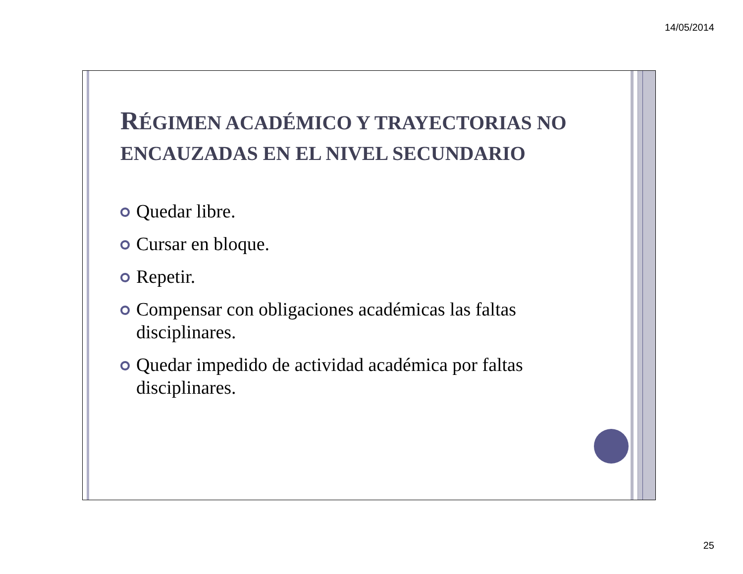14/05/2014
RÉGIMEN ACADÉMICO Y TRAYECTORIAS NO ENCAUZADAS EN EL NIVEL SECUNDARIO
Quedar libre.
Cursar en bloque.
Repetir.
Compensar con obligaciones académicas las faltas disciplinares.
Quedar impedido de actividad académica por faltas disciplinares.
25